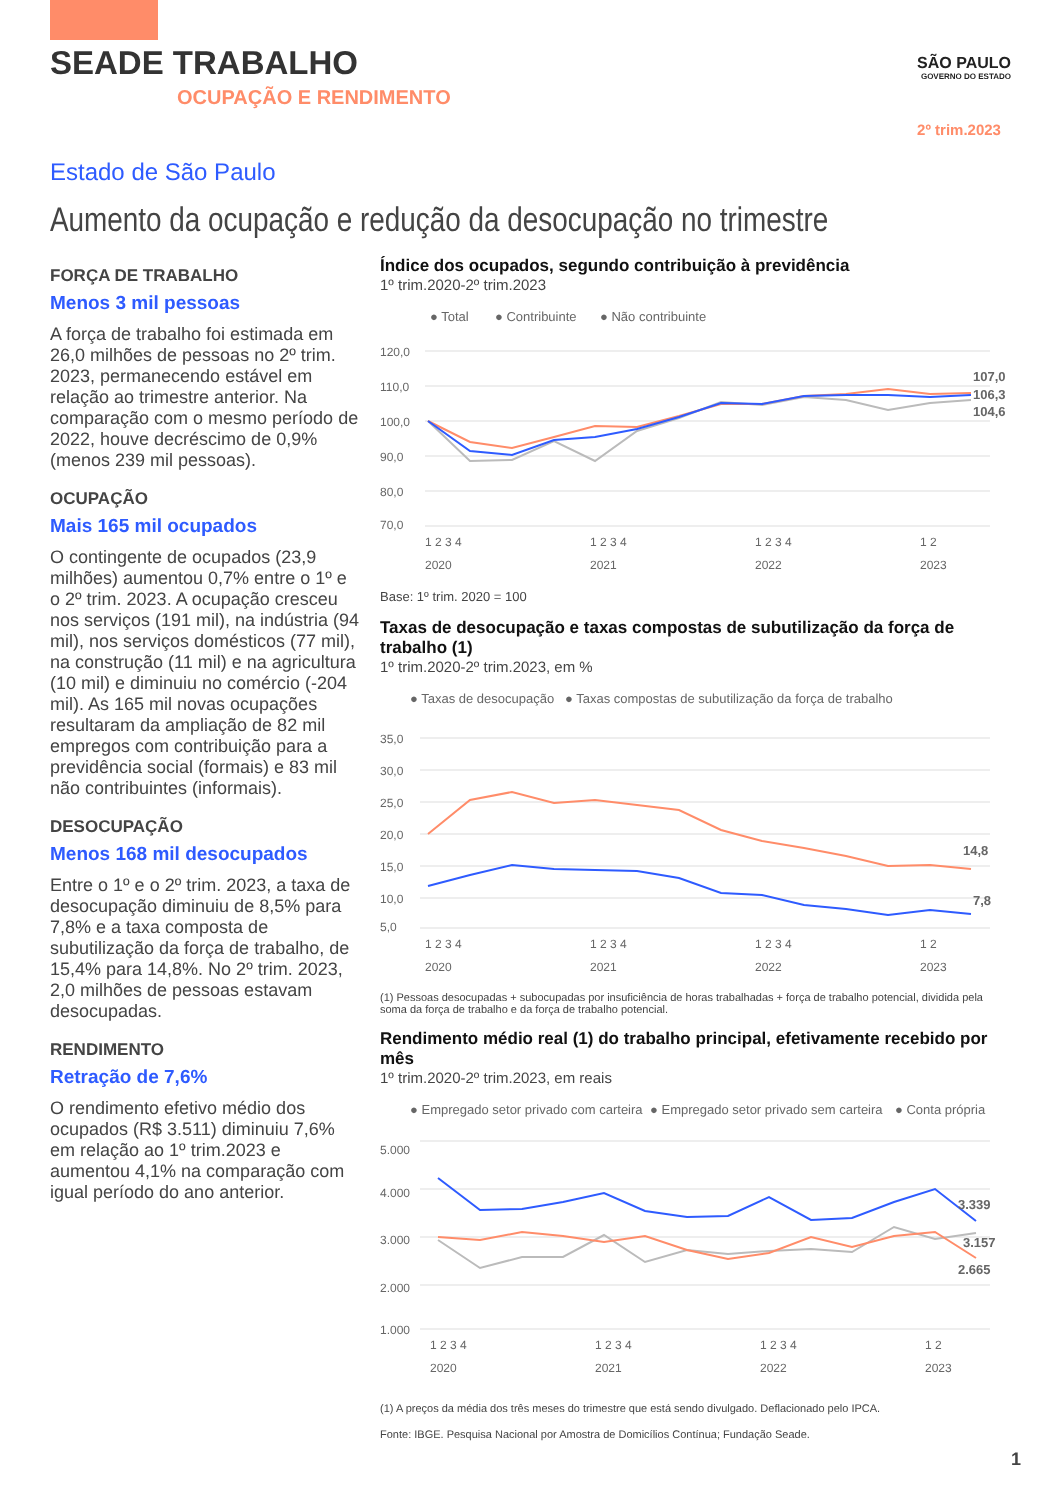SEADE TRABALHO
OCUPAÇÃO E RENDIMENTO
SÃO PAULO
GOVERNO DO ESTADO
2º trim.2023
Estado de São Paulo
Aumento da ocupação e redução da desocupação no trimestre
FORÇA DE TRABALHO
Menos 3 mil pessoas
A força de trabalho foi estimada em 26,0 milhões de pessoas no 2º trim. 2023, permanecendo estável em relação ao trimestre anterior. Na comparação com o mesmo período de 2022, houve decréscimo de 0,9% (menos 239 mil pessoas).
OCUPAÇÃO
Mais 165 mil ocupados
O contingente de ocupados (23,9 milhões) aumentou 0,7% entre o 1º e o 2º trim. 2023. A ocupação cresceu nos serviços (191 mil), na indústria (94 mil), nos serviços domésticos (77 mil), na construção (11 mil) e na agricultura (10 mil) e diminuiu no comércio (-204 mil). As 165 mil novas ocupações resultaram da ampliação de 82 mil empregos com contribuição para a previdência social (formais) e 83 mil não contribuintes (informais).
DESOCUPAÇÃO
Menos 168 mil desocupados
Entre o 1º e o 2º trim. 2023, a taxa de desocupação diminuiu de 8,5% para 7,8% e a taxa composta de subutilização da força de trabalho, de 15,4% para 14,8%. No 2º trim. 2023, 2,0 milhões de pessoas estavam desocupadas.
RENDIMENTO
Retração de 7,6%
O rendimento efetivo médio dos ocupados (R$ 3.511) diminuiu 7,6% em relação ao 1º trim.2023 e aumentou 4,1% na comparação com igual período do ano anterior.
Índice dos ocupados, segundo contribuição à previdência
1º trim.2020-2º trim.2023
● Total
● Contribuinte
● Não contribuinte
120,0
110,0
100,0
90,0
80,0
70,0
107,0
106,3
104,6
1 2 3 4
1 2 3 4
1 2 3 4
1 2
2020
2021
2022
2023
Base: 1º trim. 2020 = 100
Taxas de desocupação e taxas compostas de subutilização da força de trabalho (1)
1º trim.2020-2º trim.2023, em %
● Taxas de desocupação
● Taxas compostas de subutilização da força de trabalho
35,0
30,0
25,0
20,0
15,0
10,0
5,0
14,8
7,8
1 2 3 4
1 2 3 4
1 2 3 4
1 2
2020
2021
2022
2023
(1) Pessoas desocupadas + subocupadas por insuficiência de horas trabalhadas + força de trabalho potencial, dividida pela soma da força de trabalho e da força de trabalho potencial.
Rendimento médio real (1) do trabalho principal, efetivamente recebido por mês
1º trim.2020-2º trim.2023, em reais
● Empregado setor privado com carteira
● Empregado setor privado sem carteira
● Conta própria
5.000
4.000
3.000
2.000
1.000
3.339
3.157
2.665
1 2 3 4
1 2 3 4
1 2 3 4
1 2
2020
2021
2022
2023
(1) A preços da média dos três meses do trimestre que está sendo divulgado. Deflacionado pelo IPCA.
Fonte: IBGE. Pesquisa Nacional por Amostra de Domicílios Contínua; Fundação Seade.
1